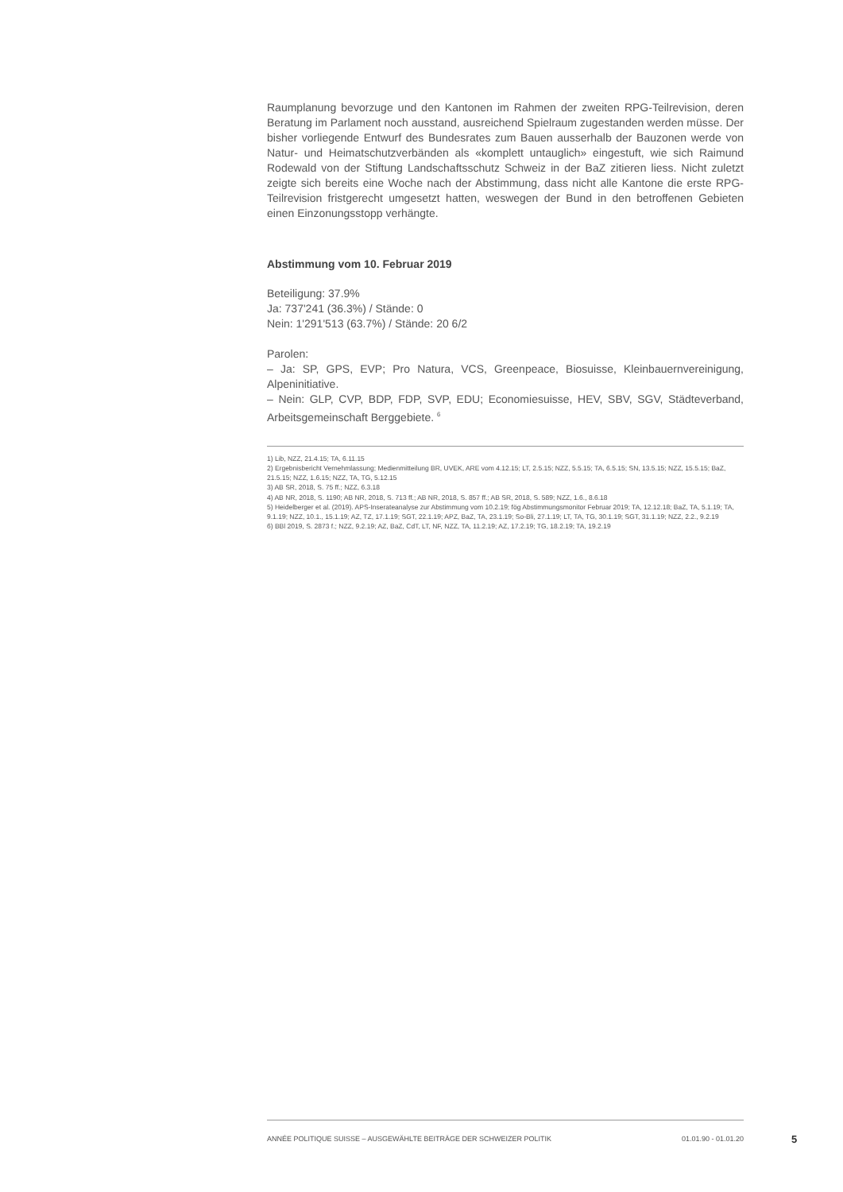Raumplanung bevorzuge und den Kantonen im Rahmen der zweiten RPG-Teilrevision, deren Beratung im Parlament noch ausstand, ausreichend Spielraum zugestanden werden müsse. Der bisher vorliegende Entwurf des Bundesrates zum Bauen ausserhalb der Bauzonen werde von Natur- und Heimatschutzverbänden als «komplett untauglich» eingestuft, wie sich Raimund Rodewald von der Stiftung Landschaftsschutz Schweiz in der BaZ zitieren liess. Nicht zuletzt zeigte sich bereits eine Woche nach der Abstimmung, dass nicht alle Kantone die erste RPG-Teilrevision fristgerecht umgesetzt hatten, weswegen der Bund in den betroffenen Gebieten einen Einzonungsstopp verhängte.
Abstimmung vom 10. Februar 2019
Beteiligung: 37.9%
Ja: 737'241 (36.3%) / Stände: 0
Nein: 1'291'513 (63.7%) / Stände: 20 6/2
Parolen:
– Ja: SP, GPS, EVP; Pro Natura, VCS, Greenpeace, Biosuisse, Kleinbauernvereinigung, Alpeninitiative.
– Nein: GLP, CVP, BDP, FDP, SVP, EDU; Economiesuisse, HEV, SBV, SGV, Städteverband, Arbeitsgemeinschaft Berggebiete. <sup>6</sup>
1) Lib, NZZ, 21.4.15; TA, 6.11.15
2) Ergebnisbericht Vernehmlassung; Medienmitteilung BR, UVEK, ARE vom 4.12.15; LT, 2.5.15; NZZ, 5.5.15; TA, 6.5.15; SN, 13.5.15; NZZ, 15.5.15; BaZ, 21.5.15; NZZ, 1.6.15; NZZ, TA, TG, 5.12.15
3) AB SR, 2018, S. 75 ff.; NZZ, 6.3.18
4) AB NR, 2018, S. 1190; AB NR, 2018, S. 713 ff.; AB NR, 2018, S. 857 ff.; AB SR, 2018, S. 589; NZZ, 1.6., 8.6.18
5) Heidelberger et al. (2019). APS-Inserateanalyse zur Abstimmung vom 10.2.19; fög Abstimmungsmonitor Februar 2019; TA, 12.12.18; BaZ, TA, 5.1.19; TA, 9.1.19; NZZ, 10.1., 15.1.19; AZ, TZ, 17.1.19; SGT, 22.1.19; APZ, BaZ, TA, 23.1.19; So-Bli, 27.1.19; LT, TA, TG, 30.1.19; SGT, 31.1.19; NZZ, 2.2., 9.2.19
6) BBl 2019, S. 2873 f.; NZZ, 9.2.19; AZ, BaZ, CdT, LT, NF, NZZ, TA, 11.2.19; AZ, 17.2.19; TG, 18.2.19; TA, 19.2.19
ANNÉE POLITIQUE SUISSE – AUSGEWÄHLTE BEITRÄGE DER SCHWEIZER POLITIK 01.01.90 - 01.01.20
5